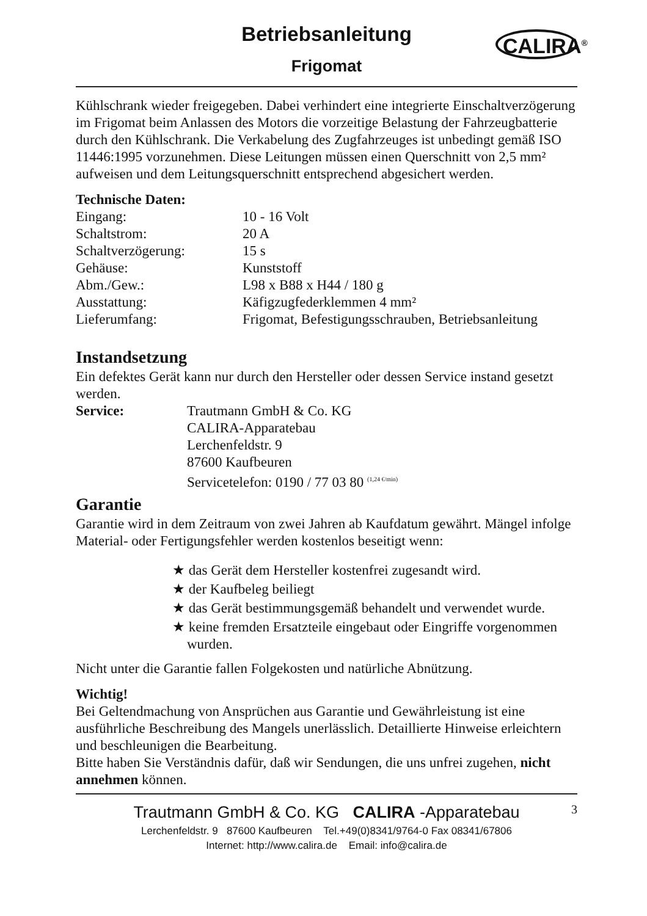Betriebsanleitung
Frigomat
CALIRA<sup>®</sup>
Kühlschrank wieder freigegeben. Dabei verhindert eine integrierte Einschaltverzögerung im Frigomat beim Anlassen des Motors die vorzeitige Belastung der Fahrzeugbatterie durch den Kühlschrank. Die Verkabelung des Zugfahrzeuges ist unbedingt gemäß ISO 11446:1995 vorzunehmen. Diese Leitungen müssen einen Querschnitt von 2,5 mm² aufweisen und dem Leitungsquerschnitt entsprechend abgesichert werden.
Technische Daten:
| Eingang: | 10 - 16 Volt |
| Schaltstrom: | 20 A |
| Schaltverzögerung: | 15 s |
| Gehäuse: | Kunststoff |
| Abm./Gew.: | L98 x B88 x H44 / 180 g |
| Ausstattung: | Käfigzugfederklemmen 4 mm² |
| Lieferumfang: | Frigomat, Befestigungsschrauben, Betriebsanleitung |
Instandsetzung
Ein defektes Gerät kann nur durch den Hersteller oder dessen Service instand gesetzt werden.
| Service: | Trautmann GmbH & Co. KG CALIRA-Apparatebau Lerchenfeldstr. 9 87600 Kaufbeuren Servicetelefon: 0190 / 77 03 80 <sup>(1,24 €/min)</sup> |
Garantie
Garantie wird in dem Zeitraum von zwei Jahren ab Kaufdatum gewährt. Mängel infolge Material- oder Fertigungsfehler werden kostenlos beseitigt wenn:
★ das Gerät dem Hersteller kostenfrei zugesandt wird.
★ der Kaufbeleg beiliegt
★ das Gerät bestimmungsgemäß behandelt und verwendet wurde.
★ keine fremden Ersatzteile eingebaut oder Eingriffe vorgenommen wurden.
Nicht unter die Garantie fallen Folgekosten und natürliche Abnützung.
Wichtig!
Bei Geltendmachung von Ansprüchen aus Garantie und Gewährleistung ist eine ausführliche Beschreibung des Mangels unerlässlich. Detaillierte Hinweise erleichtern und beschleunigen die Bearbeitung.
Bitte haben Sie Verständnis dafür, daß wir Sendungen, die uns unfrei zugehen, nicht annehmen können.
Trautmann GmbH & Co. KG CALIRA -Apparatebau
3
Lerchenfeldstr. 9 87600 Kaufbeuren Tel.+49(0)8341/9764-0 Fax 08341/67806
Internet: http://www.calira.de Email: info@calira.de